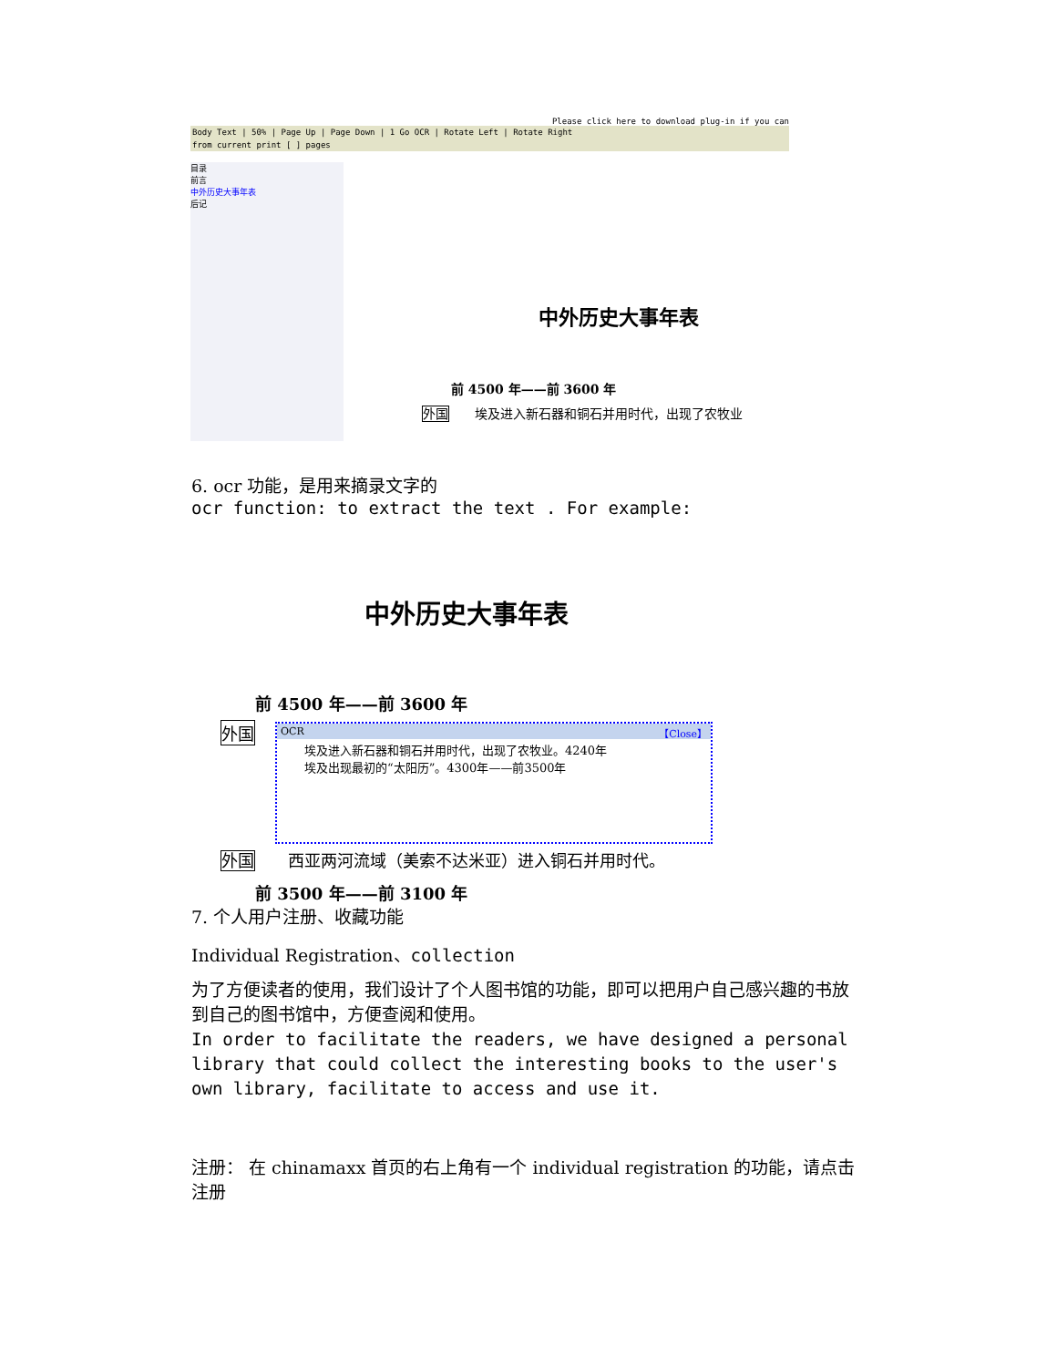Please click here to download plug-in if you can
Body Text | 50% | Page Up | Page Down | 1 Go OCR | Rotate Left | Rotate Right
from current print [ ] pages
目录
前言
中外历史大事年表
后记
中外历史大事年表
前 4500 年——前 3600 年
外国　　埃及进入新石器和铜石并用时代，出现了农牧业
6. ocr 功能，是用来摘录文字的
ocr function: to extract the text . For example:
中外历史大事年表
前 4500 年——前 3600 年
外国
OCR 【Close】
埃及进入新石器和铜石并用时代，出现了农牧业。4240年
埃及出现最初的“太阳历”。4300年——前3500年
外国　　西亚两河流域（美索不达米亚）进入铜石并用时代。
前 3500 年——前 3100 年
7. 个人用户注册、收藏功能
Individual Registration、collection
为了方便读者的使用，我们设计了个人图书馆的功能，即可以把用户自己感兴趣的书放到自己的图书馆中，方便查阅和使用。
In order to facilitate the readers, we have designed a personal library that could collect the interesting books to the user's own library, facilitate to access and use it.
注册： 在 chinamaxx 首页的右上角有一个 individual registration 的功能，请点击注册